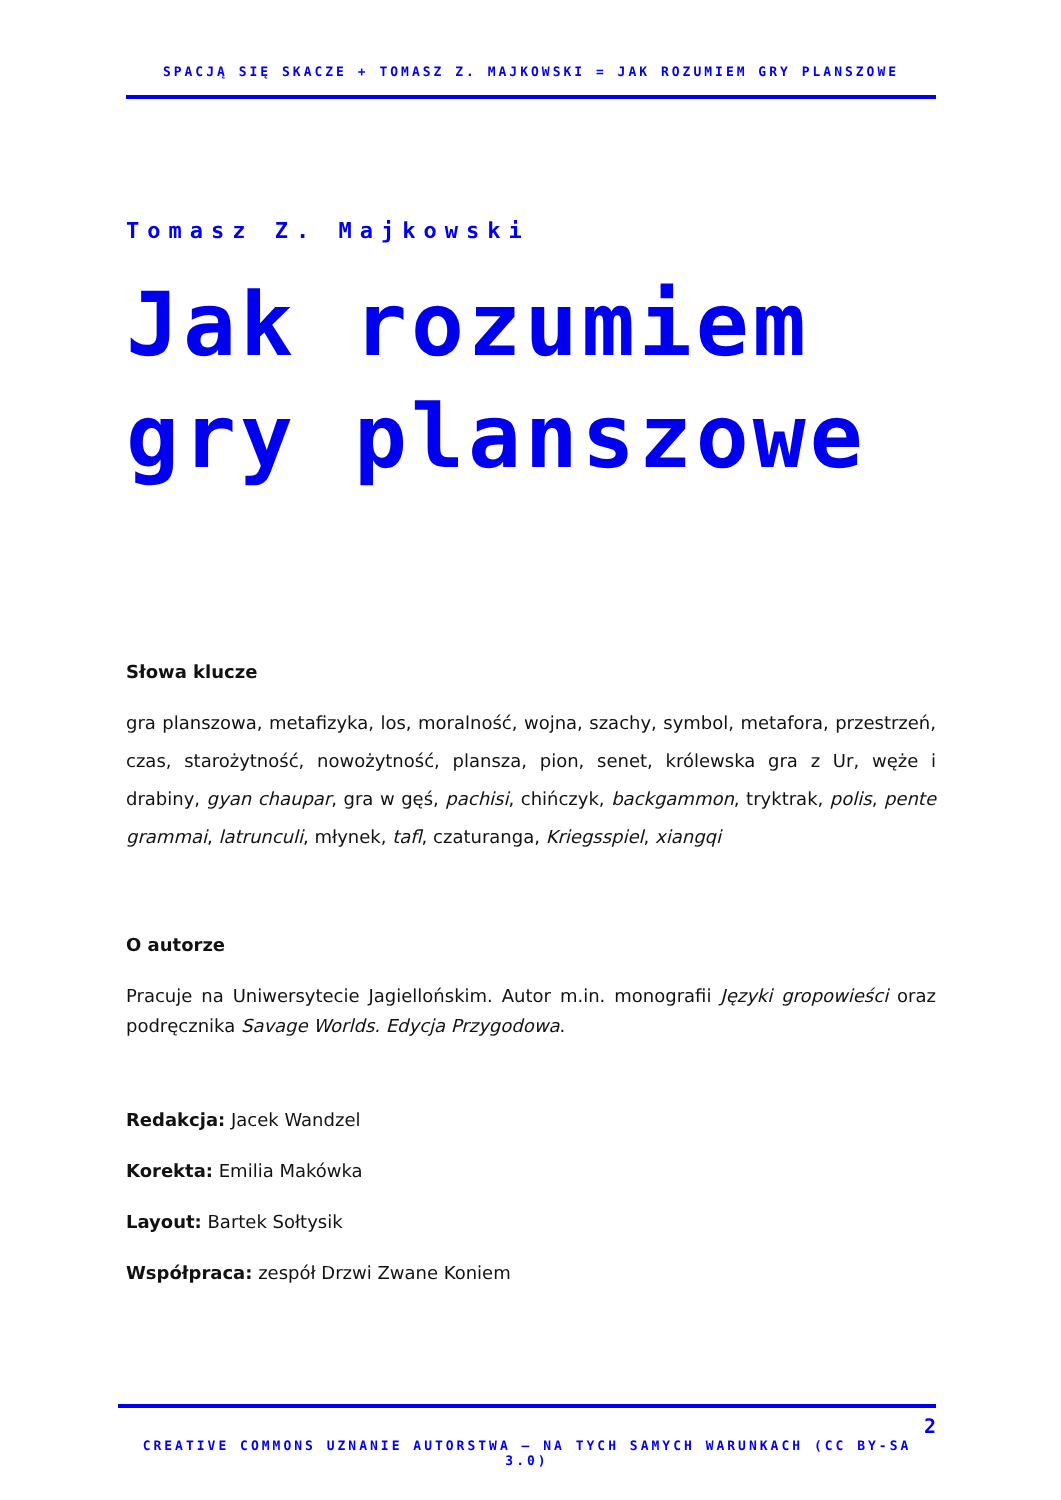SPACJĄ SIĘ SKACZE + TOMASZ Z. MAJKOWSKI = JAK ROZUMIEM GRY PLANSZOWE
Tomasz Z. Majkowski
Jak rozumiem
gry planszowe
Słowa klucze
gra planszowa, metafizyka, los, moralność, wojna, szachy, symbol, metafora, przestrzeń, czas, starożytność, nowożytność, plansza, pion, senet, królewska gra z Ur, węże i drabiny, gyan chaupar, gra w gęś, pachisi, chińczyk, backgammon, tryktrak, polis, pente grammai, latrunculi, młynek, tafl, czaturanga, Kriegsspiel, xiangqi
O autorze
Pracuje na Uniwersytecie Jagiellońskim. Autor m.in. monografii Języki gropowieści oraz podręcznika Savage Worlds. Edycja Przygodowa.
Redakcja: Jacek Wandzel
Korekta: Emilia Makówka
Layout: Bartek Sołtysik
Współpraca: zespół Drzwi Zwane Koniem
2
CREATIVE COMMONS UZNANIE AUTORSTWA – NA TYCH SAMYCH WARUNKACH (CC BY-SA 3.0)